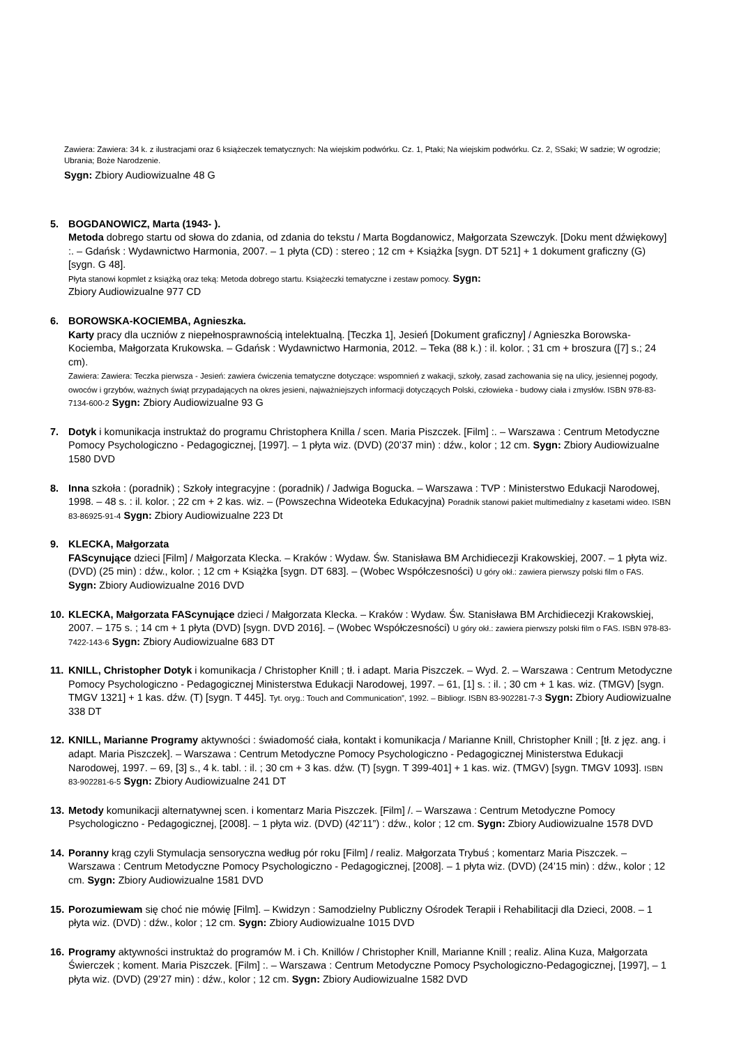Zawiera: Zawiera: 34 k. z ilustracjami oraz 6 książeczek tematycznych: Na wiejskim podwórku. Cz. 1, Ptaki; Na wiejskim podwórku. Cz. 2, SSaki; W sadzie; W ogrodzie; Ubrania; Boże Narodzenie.
Sygn: Zbiory Audiowizualne 48 G
5. BOGDANOWICZ, Marta (1943- ).
Metoda dobrego startu od słowa do zdania, od zdania do tekstu / Marta Bogdanowicz, Małgorzata Szewczyk. [Doku ment dźwiękowy] :. – Gdańsk : Wydawnictwo Harmonia, 2007. – 1 płyta (CD) : stereo ; 12 cm + Książka [sygn. DT 521] + 1 dokument graficzny (G) [sygn. G 48].
Płyta stanowi kopmlet z książką oraz teką: Metoda dobrego startu. Książeczki tematyczne i zestaw pomocy. Sygn:
Zbiory Audiowizualne 977 CD
6. BOROWSKA-KOCIEMBA, Agnieszka.
Karty pracy dla uczniów z niepełnosprawnością intelektualną. [Teczka 1], Jesień [Dokument graficzny] / Agnieszka Borowska-Kociemba, Małgorzata Krukowska. – Gdańsk : Wydawnictwo Harmonia, 2012. – Teka (88 k.) : il. kolor. ; 31 cm + broszura ([7] s.; 24 cm).
Zawiera: Zawiera: Teczka pierwsza - Jesień: zawiera ćwiczenia tematyczne dotyczące: wspomnień z wakacji, szkoły, zasad zachowania się na ulicy, jesiennej pogody, owoców i grzybów, ważnych świąt przypadających na okres jesieni, najważniejszych informacji dotyczących Polski, człowieka - budowy ciała i zmysłów. ISBN 978-83-7134-600-2 Sygn: Zbiory Audiowizualne 93 G
7. Dotyk i komunikacja instruktaż do programu Christophera Knilla / scen. Maria Piszczek. [Film] :. – Warszawa : Centrum Metodyczne Pomocy Psychologiczno - Pedagogicznej, [1997]. – 1 płyta wiz. (DVD) (20’37 min) : dźw., kolor ; 12 cm. Sygn: Zbiory Audiowizualne 1580 DVD
8. Inna szkoła : (poradnik) ; Szkoły integracyjne : (poradnik) / Jadwiga Bogucka. – Warszawa : TVP : Ministerstwo Edukacji Narodowej, 1998. – 48 s. : il. kolor. ; 22 cm + 2 kas. wiz. – (Powszechna Wideoteka Edukacyjna) Poradnik stanowi pakiet multimedialny z kasetami wideo. ISBN 83-86925-91-4 Sygn: Zbiory Audiowizualne 223 Dt
9. KLECKA, Małgorzata
FAScynujące dzieci [Film] / Małgorzata Klecka. – Kraków : Wydaw. Św. Stanisława BM Archidiecezji Krakowskiej, 2007. – 1 płyta wiz. (DVD) (25 min) : dźw., kolor. ; 12 cm + Książka [sygn. DT 683]. – (Wobec Współczesności) U góry okł.: zawiera pierwszy polski film o FAS. Sygn: Zbiory Audiowizualne 2016 DVD
10.
KLECKA, Małgorzata FAScynujące dzieci / Małgorzata Klecka. – Kraków : Wydaw. Św. Stanisława BM Archidiecezji Krakowskiej, 2007. – 175 s. ; 14 cm + 1 płyta (DVD) [sygn. DVD 2016]. – (Wobec Współczesności) U góry okł.: zawiera pierwszy polski film o FAS. ISBN 978-83-7422-143-6 Sygn: Zbiory Audiowizualne 683 DT
11.
KNILL, Christopher Dotyk i komunikacja / Christopher Knill ; tł. i adapt. Maria Piszczek. – Wyd. 2. – Warszawa : Centrum Metodyczne Pomocy Psychologiczno - Pedagogicznej Ministerstwa Edukacji Narodowej, 1997. – 61, [1] s. : il. ; 30 cm + 1 kas. wiz. (TMGV) [sygn. TMGV 1321] + 1 kas. dźw. (T) [sygn. T 445]. Tyt. oryg.: Touch and Communication”, 1992. – Bibliogr. ISBN 83-902281-7-3 Sygn: Zbiory Audiowizualne 338 DT
12.
KNILL, Marianne Programy aktywności : świadomość ciała, kontakt i komunikacja / Marianne Knill, Christopher Knill ; [tł. z jęz. ang. i adapt. Maria Piszczek]. – Warszawa : Centrum Metodyczne Pomocy Psychologiczno - Pedagogicznej Ministerstwa Edukacji Narodowej, 1997. – 69, [3] s., 4 k. tabl. : il. ; 30 cm + 3 kas. dźw. (T) [sygn. T 399-401] + 1 kas. wiz. (TMGV) [sygn. TMGV 1093]. ISBN 83-902281-6-5 Sygn: Zbiory Audiowizualne 241 DT
13.
Metody komunikacji alternatywnej scen. i komentarz Maria Piszczek. [Film] /. – Warszawa : Centrum Metodyczne Pomocy Psychologiczno - Pedagogicznej, [2008]. – 1 płyta wiz. (DVD) (42’11”) : dźw., kolor ; 12 cm. Sygn: Zbiory Audiowizualne 1578 DVD
14.
Poranny krąg czyli Stymulacja sensoryczna według pór roku [Film] / realiz. Małgorzata Trybuś ; komentarz Maria Piszczek. – Warszawa : Centrum Metodyczne Pomocy Psychologiczno - Pedagogicznej, [2008]. – 1 płyta wiz. (DVD) (24’15 min) : dźw., kolor ; 12 cm. Sygn: Zbiory Audiowizualne 1581 DVD
15.
Porozumiewam się choć nie mówię [Film]. – Kwidzyn : Samodzielny Publiczny Ośrodek Terapii i Rehabilitacji dla Dzieci, 2008. – 1 płyta wiz. (DVD) : dźw., kolor ; 12 cm. Sygn: Zbiory Audiowizualne 1015 DVD
16.
Programy aktywności instruktaż do programów M. i Ch. Knillów / Christopher Knill, Marianne Knill ; realiz. Alina Kuza, Małgorzata Świerczek ; koment. Maria Piszczek. [Film] :. – Warszawa : Centrum Metodyczne Pomocy Psychologiczno-Pedagogicznej, [1997], – 1 płyta wiz. (DVD) (29’27 min) : dźw., kolor ; 12 cm. Sygn: Zbiory Audiowizualne 1582 DVD